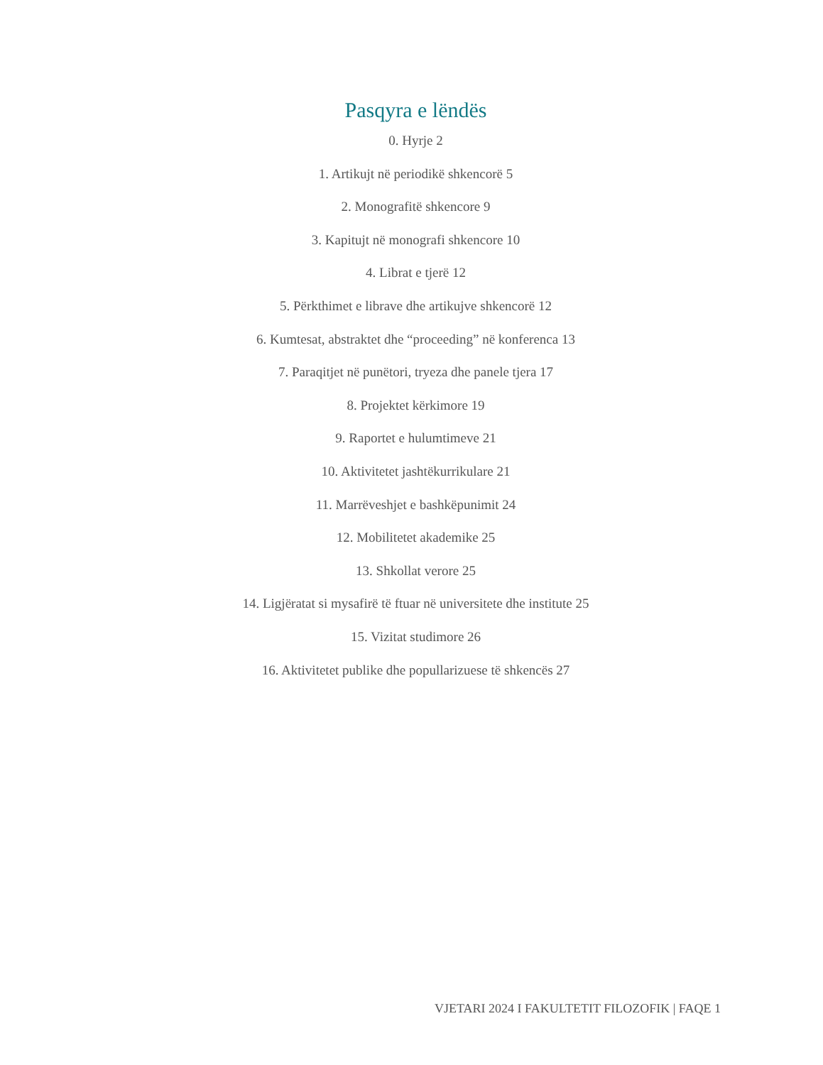Pasqyra e lëndës
0. Hyrje 2
1. Artikujt në periodikë shkencorë 5
2. Monografitë shkencore 9
3. Kapitujt në monografi shkencore 10
4. Librat e tjerë 12
5. Përkthimet e librave dhe artikujve shkencorë 12
6. Kumtesat, abstraktet dhe “proceeding” në konferenca 13
7. Paraqitjet në punëtori, tryeza dhe panele tjera 17
8. Projektet kërkimore 19
9. Raportet e hulumtimeve 21
10. Aktivitetet jashtëkurrikulare 21
11. Marrëveshjet e bashkëpunimit 24
12. Mobilitetet akademike 25
13. Shkollat verore 25
14. Ligjëratat si mysafirë të ftuar në universitete dhe institute 25
15. Vizitat studimore 26
16. Aktivitetet publike dhe popullarizuese të shkencës 27
VJETARI 2024 I FAKULTETIT FILOZOFIK | FAQE 1